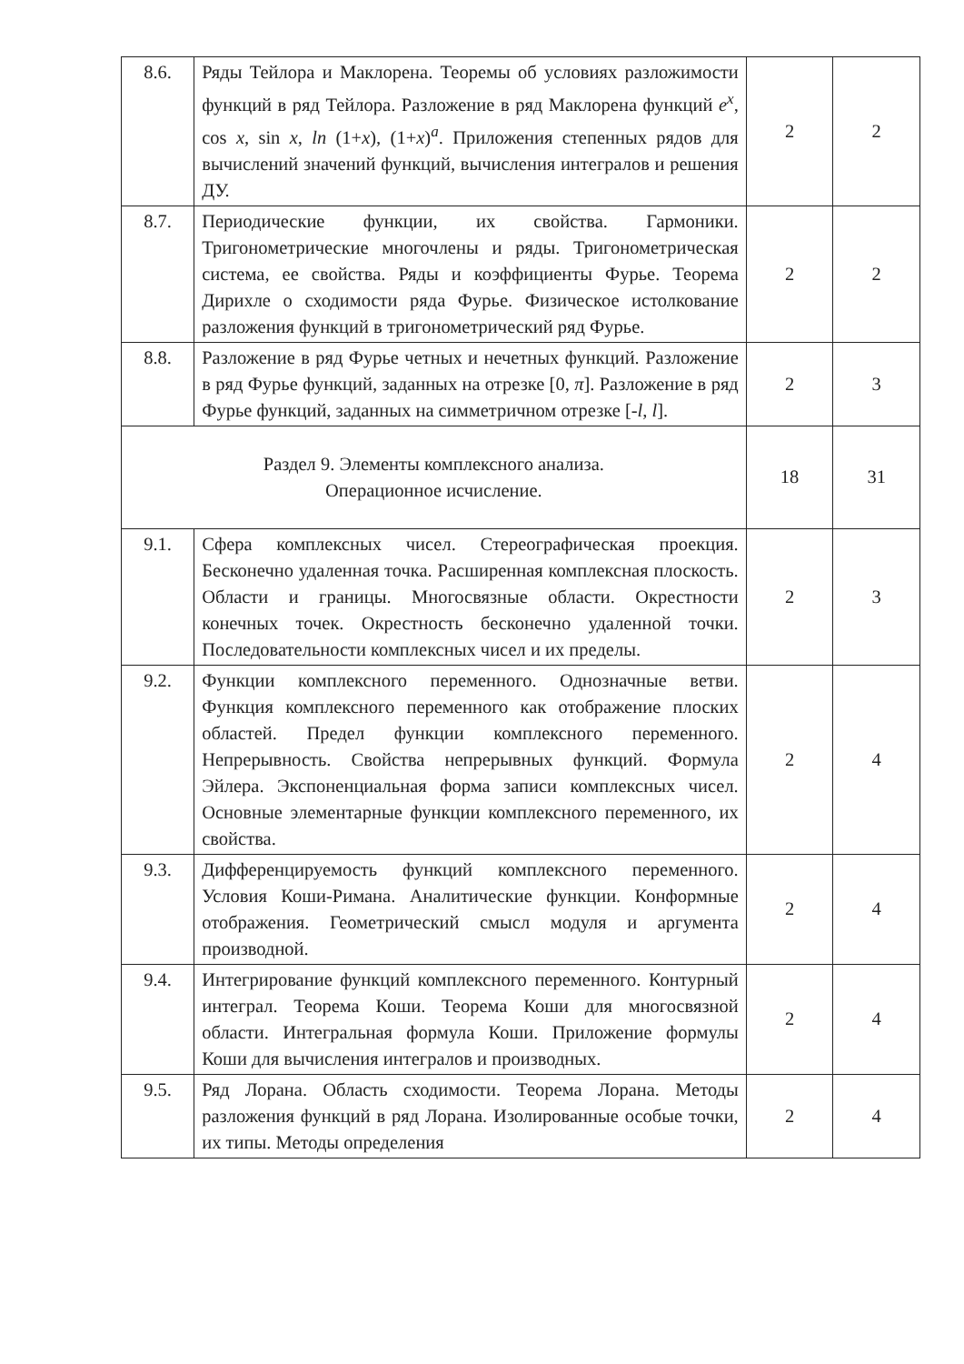| 8.6. | Ряды Тейлора и Маклорена. Теоремы об условиях разложимости функций в ряд Тейлора. Разложение в ряд Маклорена функций e<sup>x</sup> , cos x , sin x , ln (1+ x ), (1+ x )<sup>a</sup>. Приложения степенных рядов для вычислений значений функций, вычисления интегралов и решения ДУ. | 2 | 2 |
| 8.7. | Периодические функции, их свойства. Гармоники. Тригонометрические многочлены и ряды. Тригонометрическая система, ее свойства. Ряды и коэффициенты Фурье. Теорема Дирихле о сходимости ряда Фурье. Физическое истолкование разложения функций в тригонометрический ряд Фурье. | 2 | 2 |
| 8.8. | Разложение в ряд Фурье четных и нечетных функций. Разложение в ряд Фурье функций, заданных на отрезке [0, π ]. Разложение в ряд Фурье функций, заданных на симметричном отрезке [- l , l ]. | 2 | 3 |
| Раздел 9. Элементы комплексного анализа. Операционное исчисление. | | 18 | 31 |
| 9.1. | Сфера комплексных чисел. Стереографическая проекция. Бесконечно удаленная точка. Расширенная комплексная плоскость. Области и границы. Многосвязные области. Окрестности конечных точек. Окрестность бесконечно удаленной точки. Последовательности комплексных чисел и их пределы. | 2 | 3 |
| 9.2. | Функции комплексного переменного. Однозначные ветви. Функция комплексного переменного как отображение плоских областей. Предел функции комплексного переменного. Непрерывность. Свойства непрерывных функций. Формула Эйлера. Экспоненциальная форма записи комплексных чисел. Основные элементарные функции комплексного переменного, их свойства. | 2 | 4 |
| 9.3. | Дифференцируемость функций комплексного переменного. Условия Коши-Римана. Аналитические функции. Конформные отображения. Геометрический смысл модуля и аргумента производной. | 2 | 4 |
| 9.4. | Интегрирование функций комплексного переменного. Контурный интеграл. Теорема Коши. Теорема Коши для многосвязной области. Интегральная формула Коши. Приложение формулы Коши для вычисления интегралов и производных. | 2 | 4 |
| 9.5. | Ряд Лорана. Область сходимости. Теорема Лорана. Методы разложения функций в ряд Лорана. Изолированные особые точки, их типы. Методы определения | 2 | 4 |